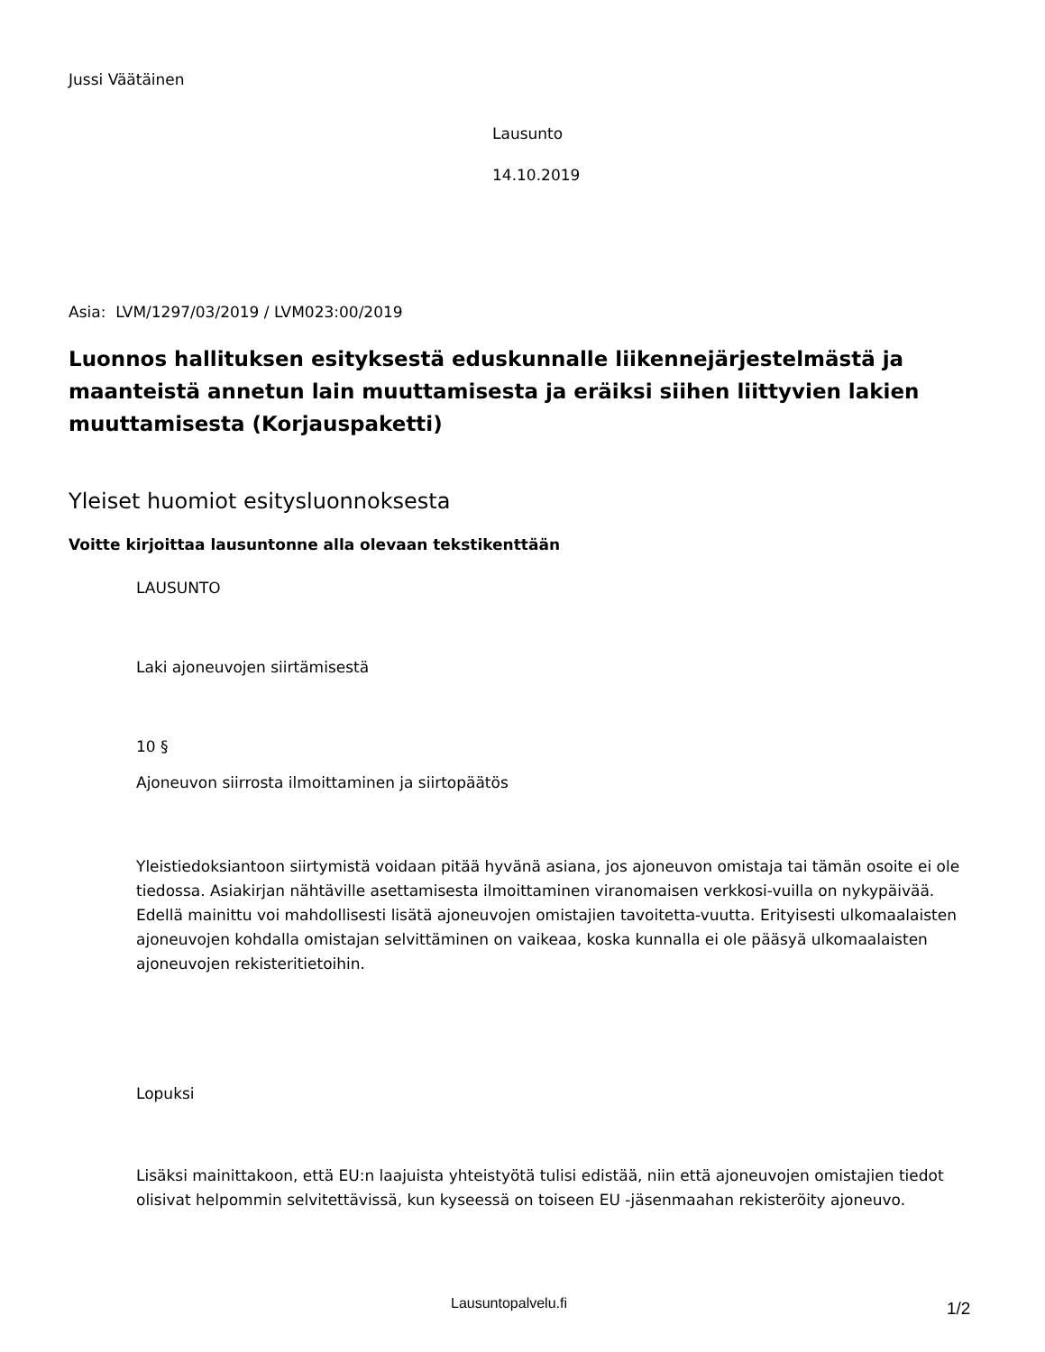Jussi Väätäinen
Lausunto
14.10.2019
Asia: LVM/1297/03/2019 / LVM023:00/2019
Luonnos hallituksen esityksestä eduskunnalle liikennejärjestelmästä ja maanteistä annetun lain muuttamisesta ja eräiksi siihen liittyvien lakien muuttamisesta (Korjauspaketti)
Yleiset huomiot esitysluonnoksesta
Voitte kirjoittaa lausuntonne alla olevaan tekstikenttään
LAUSUNTO
Laki ajoneuvojen siirtämisestä
10 §
Ajoneuvon siirrosta ilmoittaminen ja siirtopäätös
Yleistiedoksiantoon siirtymistä voidaan pitää hyvänä asiana, jos ajoneuvon omistaja tai tämän osoite ei ole tiedossa. Asiakirjan nähtäville asettamisesta ilmoittaminen viranomaisen verkkosi-vuilla on nykypäivää. Edellä mainittu voi mahdollisesti lisätä ajoneuvojen omistajien tavoitetta-vuutta. Erityisesti ulkomaalaisten ajoneuvojen kohdalla omistajan selvittäminen on vaikeaa, koska kunnalla ei ole pääsyä ulkomaalaisten ajoneuvojen rekisteritietoihin.
Lopuksi
Lisäksi mainittakoon, että EU:n laajuista yhteistyötä tulisi edistää, niin että ajoneuvojen omistajien tiedot olisivat helpommin selvitettävissä, kun kyseessä on toiseen EU -jäsenmaahan rekisteröity ajoneuvo.
Lausuntopalvelu.fi 1/2